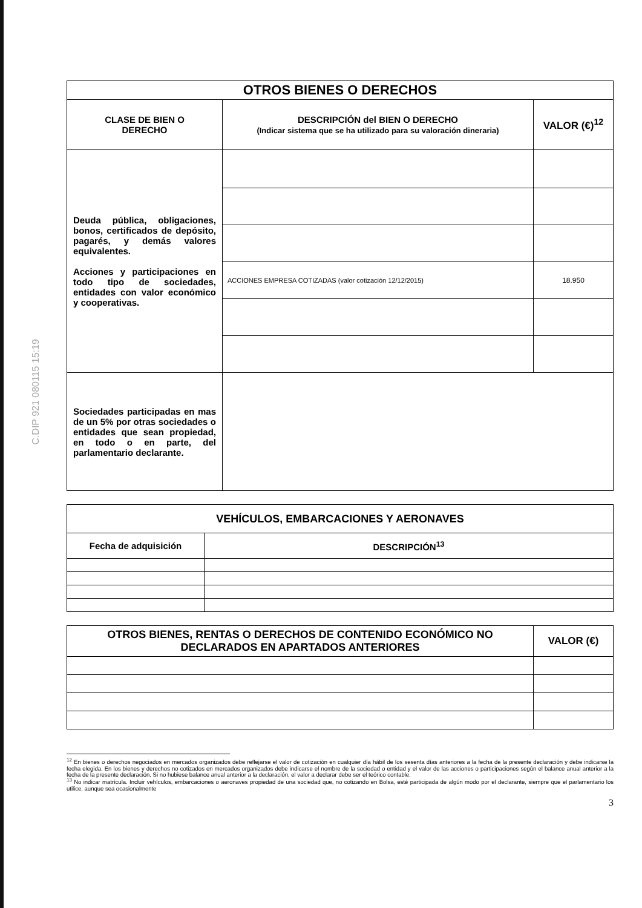C.DIP 921 080115 15:19
| OTROS BIENES O DERECHOS | | |
| CLASE DE BIEN O DERECHO | DESCRIPCIÓN del BIEN O DERECHO (Indicar sistema que se ha utilizado para su valoración dineraria) | VALOR (€)<sup>12</sup> |
| Deuda pública, obligaciones, bonos, certificados de depósito, pagarés, y demás valores equivalentes. Acciones y participaciones en todo tipo de sociedades, entidades con valor económico y cooperativas. | | |
| | ACCIONES EMPRESA COTIZADAS (valor cotización 12/12/2015) | 18.950 |
| Sociedades participadas en mas de un 5% por otras sociedades o entidades que sean propiedad, en todo o en parte, del parlamentario declarante. | | |
| VEHÍCULOS, EMBARCACIONES Y AERONAVES | |
| Fecha de adquisición | DESCRIPCIÓN<sup>13</sup> |
| OTROS BIENES, RENTAS O DERECHOS DE CONTENIDO ECONÓMICO NO DECLARADOS EN APARTADOS ANTERIORES | VALOR (€) |
| --- | --- |
<sup>12</sup> En bienes o derechos negociados en mercados organizados debe reflejarse el valor de cotización en cualquier día hábil de los sesenta días anteriores a la fecha de la presente declaración y debe indicarse la fecha elegida. En los bienes y derechos no cotizados en mercados organizados debe indicarse el nombre de la sociedad o entidad y el valor de las acciones o participaciones según el balance anual anterior a la fecha de la presente declaración. Si no hubiese balance anual anterior a la declaración, el valor a declarar debe ser el teórico contable.
<sup>13</sup> No indicar matrícula. Incluir vehículos, embarcaciones o aeronaves propiedad de una sociedad que, no cotizando en Bolsa, esté participada de algún modo por el declarante, siempre que el parlamentario los utilice, aunque sea ocasionalmente
3